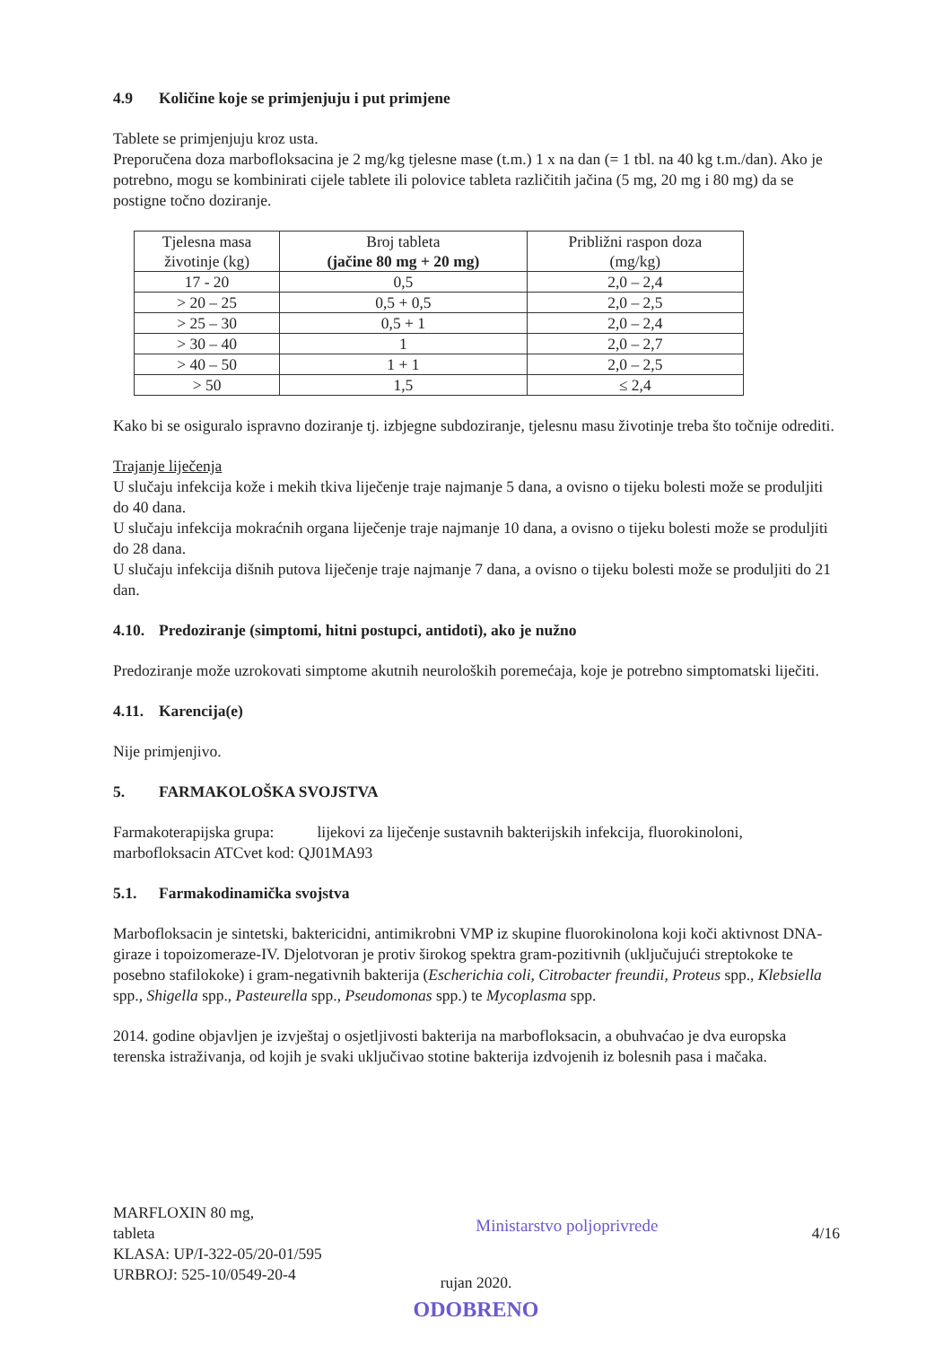4.9 Količine koje se primjenjuju i put primjene
Tablete se primjenjuju kroz usta.
Preporučena doza marbofloksacina je 2 mg/kg tjelesne mase (t.m.) 1 x na dan (= 1 tbl. na 40 kg t.m./dan). Ako je potrebno, mogu se kombinirati cijele tablete ili polovice tableta različitih jačina (5 mg, 20 mg i 80 mg) da se postigne točno doziranje.
| Tjelesna masa životinje (kg) | Broj tableta (jačine 80 mg + 20 mg) | Približni raspon doza (mg/kg) |
| 17 - 20 | 0,5 | 2,0 – 2,4 |
| > 20 – 25 | 0,5 + 0,5 | 2,0 – 2,5 |
| > 25 – 30 | 0,5 + 1 | 2,0 – 2,4 |
| > 30 – 40 | 1 | 2,0 – 2,7 |
| > 40 – 50 | 1 + 1 | 2,0 – 2,5 |
| > 50 | 1,5 | ≤ 2,4 |
Kako bi se osiguralo ispravno doziranje tj. izbjegne subdoziranje, tjelesnu masu životinje treba što točnije odrediti.
Trajanje liječenja
U slučaju infekcija kože i mekih tkiva liječenje traje najmanje 5 dana, a ovisno o tijeku bolesti može se produljiti do 40 dana.
U slučaju infekcija mokraćnih organa liječenje traje najmanje 10 dana, a ovisno o tijeku bolesti može se produljiti do 28 dana.
U slučaju infekcija dišnih putova liječenje traje najmanje 7 dana, a ovisno o tijeku bolesti može se produljiti do 21 dan.
4.10. Predoziranje (simptomi, hitni postupci, antidoti), ako je nužno
Predoziranje može uzrokovati simptome akutnih neuroloških poremećaja, koje je potrebno simptomatski liječiti.
4.11. Karencija(e)
Nije primjenjivo.
5. FARMAKOLOŠKA SVOJSTVA
Farmakoterapijska grupa: lijekovi za liječenje sustavnih bakterijskih infekcija, fluorokinoloni, marbofloksacin ATCvet kod: QJ01MA93
5.1. Farmakodinamička svojstva
Marbofloksacin je sintetski, baktericidni, antimikrobni VMP iz skupine fluorokinolona koji koči aktivnost DNA-giraze i topoizomeraze-IV. Djelotvoran je protiv širokog spektra gram-pozitivnih (uključujući streptokoke te posebno stafilokoke) i gram-negativnih bakterija (Escherichia coli, Citrobacter freundii, Proteus spp., Klebsiella spp., Shigella spp., Pasteurella spp., Pseudomonas spp.) te Mycoplasma spp.
2014. godine objavljen je izvještaj o osjetljivosti bakterija na marbofloksacin, a obuhvaćao je dva europska terenska istraživanja, od kojih je svaki uključivao stotine bakterija izdvojenih iz bolesnih pasa i mačaka.
MARFLOXIN 80 mg,
tableta
KLASA: UP/I-322-05/20-01/595
URBROJ: 525-10/0549-20-4
Ministarstvo poljoprivrede
4/16
rujan 2020.
ODOBRENO